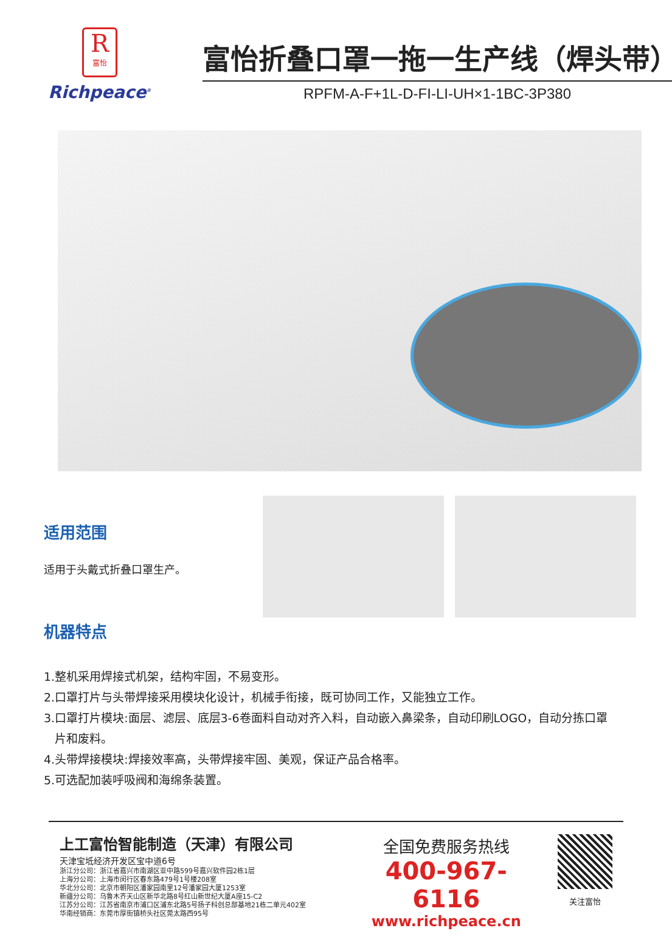R
富怡
Richpeace<sup>®</sup>
富怡折叠口罩一拖一生产线（焊头带）
RPFM-A-F+1L-D-FI-LI-UH×1-1BC-3P380
适用范围
适用于头戴式折叠口罩生产。
机器特点
1.整机采用焊接式机架，结构牢固，不易变形。
2.口罩打片与头带焊接采用模块化设计，机械手衔接，既可协同工作，又能独立工作。
3.口罩打片模块:面层、滤层、底层3-6卷面料自动对齐入料，自动嵌入鼻梁条，自动印刷LOGO，自动分拣口罩
片和废料。
4.头带焊接模块:焊接效率高，头带焊接牢固、美观，保证产品合格率。
5.可选配加装呼吸阀和海绵条装置。
上工富怡智能制造（天津）有限公司
天津宝坻经济开发区宝中道6号
浙江分公司：浙江省嘉兴市南湖区亚中路599号嘉兴软件园2栋1层
上海分公司：上海市闵行区春东路479号1号楼208室
华北分公司：北京市朝阳区潘家园南里12号潘家园大厦1253室
新疆分公司：乌鲁木齐天山区新华北路8号红山新世纪大厦A座15-C2
江苏分公司：江苏省南京市浦口区浦东北路5号扬子科创总部基地21栋二单元402室
华南经销商：东莞市厚街镇桥头社区莞太路西95号
全国免费服务热线
400-967-6116
www.richpeace.cn
关注富怡